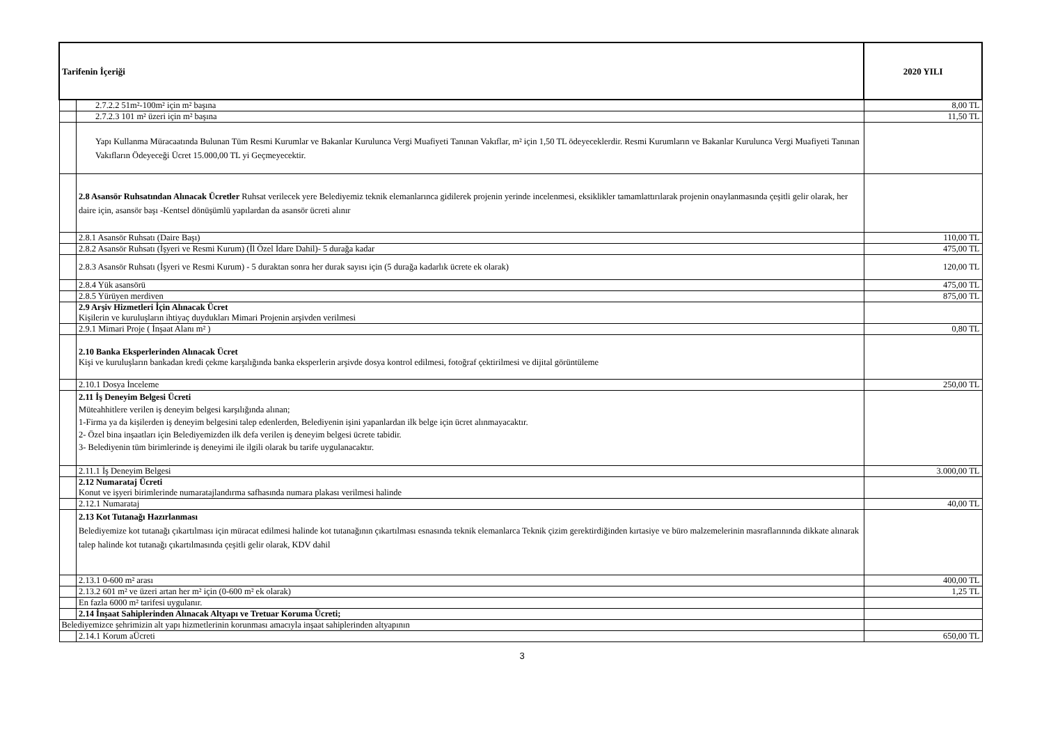| Tarifenin İçeriği | | 2020 YILI |
| --- | --- | --- |
| | 2.7.2.2 51m²-100m² için m² başına | 8,00 TL |
| | 2.7.2.3 101 m² üzeri için m² başına | 11,50 TL |
| | Yapı Kullanma Müracaatında Bulunan Tüm Resmi Kurumlar ve Bakanlar Kurulunca Vergi Muafiyeti Tanınan Vakıflar, m² için 1,50 TL ödeyeceklerdir. Resmi Kurumların ve Bakanlar Kurulunca Vergi Muafiyeti Tanınan Vakıfların Ödeyeceği Ücret 15.000,00 TL yi Geçmeyecektir. | |
| | 2.8 Asansör Ruhsatından Alınacak Ücretler Ruhsat verilecek yere Belediyemiz teknik elemanlarınca gidilerek projenin yerinde incelenmesi, eksiklikler tamamlattırılarak projenin onaylanmasında çeşitli gelir olarak, her daire için, asansör başı -Kentsel dönüşümlü yapılardan da asansör ücreti alınır | |
| | 2.8.1 Asansör Ruhsatı (Daire Başı) | 110,00 TL |
| | 2.8.2 Asansör Ruhsatı (İşyeri ve Resmi Kurum) (İl Özel İdare Dahil)- 5 durağa kadar | 475,00 TL |
| | 2.8.3 Asansör Ruhsatı (İşyeri ve Resmi Kurum) - 5 duraktan sonra her durak sayısı için (5 durağa kadarlık ücrete ek olarak) | 120,00 TL |
| | 2.8.4 Yük asansörü | 475,00 TL |
| | 2.8.5 Yürüyen merdiven | 875,00 TL |
| | 2.9 Arşiv Hizmetleri İçin Alınacak Ücret Kişilerin ve kuruluşların ihtiyaç duydukları Mimari Projenin arşivden verilmesi | |
| | 2.9.1 Mimari Proje ( İnşaat Alanı m² ) | 0,80 TL |
| | 2.10 Banka Eksperlerinden Alınacak Ücret Kişi ve kuruluşların bankadan kredi çekme karşılığında banka eksperlerin arşivde dosya kontrol edilmesi, fotoğraf çektirilmesi ve dijital görüntüleme | |
| | 2.10.1 Dosya İnceleme | 250,00 TL |
| | 2.11 İş Deneyim Belgesi Ücreti Müteahhitlere verilen iş deneyim belgesi karşılığında alınan; 1-Firma ya da kişilerden iş deneyim belgesini talep edenlerden, Belediyenin işini yapanlardan ilk belge için ücret alınmayacaktır. 2- Özel bina inşaatları için Belediyemizden ilk defa verilen iş deneyim belgesi ücrete tabidir. 3- Belediyenin tüm birimlerinde iş deneyimi ile ilgili olarak bu tarife uygulanacaktır. | |
| | 2.11.1 İş Deneyim Belgesi | 3.000,00 TL |
| | 2.12 Numarataj Ücreti Konut ve işyeri birimlerinde numaratajlandırma safhasında numara plakası verilmesi halinde | |
| | 2.12.1 Numarataj | 40,00 TL |
| | 2.13 Kot Tutanağı Hazırlanması Belediyemize kot tutanağı çıkartılması için müracat edilmesi halinde kot tutanağının çıkartılması esnasında teknik elemanlarca Teknik çizim gerektirdiğinden kırtasiye ve büro malzemelerinin masraflarınında dikkate alınarak talep halinde kot tutanağı çıkartılmasında çeşitli gelir olarak, KDV dahil | |
| | 2.13.1 0-600 m² arası | 400,00 TL |
| | 2.13.2 601 m² ve üzeri artan her m² için (0-600 m² ek olarak) | 1,25 TL |
| | En fazla 6000 m² tarifesi uygulanır. | |
| | 2.14 İnşaat Sahiplerinden Alınacak Altyapı ve Tretuar Koruma Ücreti; | |
| Belediyemizce şehrimizin alt yapı hizmetlerinin korunması amacıyla inşaat sahiplerinden altyapının | | |
| | 2.14.1 Korum aÜcreti | 650,00 TL |
3